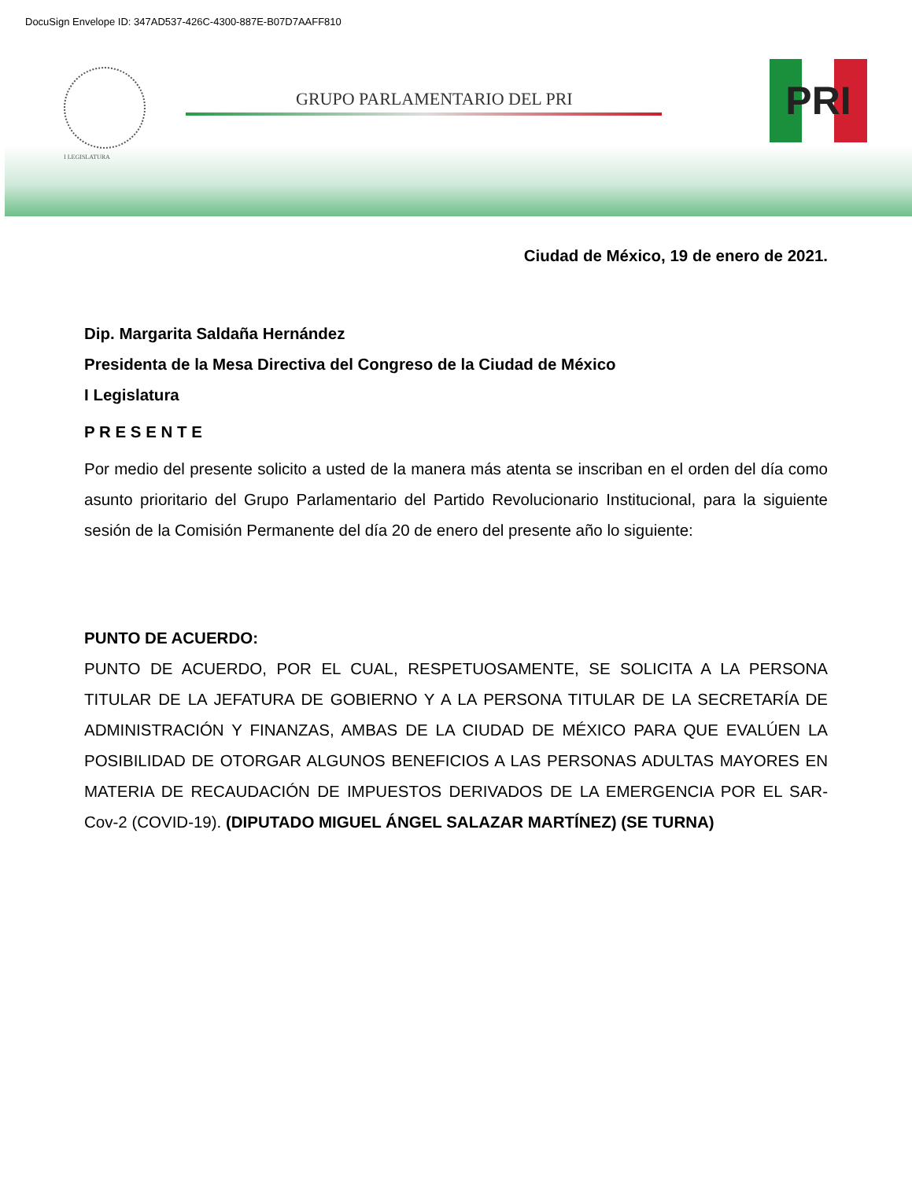DocuSign Envelope ID: 347AD537-426C-4300-887E-B07D7AAFF810
I LEGISLATURA
GRUPO PARLAMENTARIO DEL PRI PRI
Ciudad de México, 19 de enero de 2021.
Dip. Margarita Saldaña Hernández
Presidenta de la Mesa Directiva del Congreso de la Ciudad de México
I Legislatura
P R E S E N T E
Por medio del presente solicito a usted de la manera más atenta se inscriban en el orden del día como asunto prioritario del Grupo Parlamentario del Partido Revolucionario Institucional, para la siguiente sesión de la Comisión Permanente del día 20 de enero del presente año lo siguiente:
PUNTO DE ACUERDO:
PUNTO DE ACUERDO, POR EL CUAL, RESPETUOSAMENTE, SE SOLICITA A LA PERSONA TITULAR DE LA JEFATURA DE GOBIERNO Y A LA PERSONA TITULAR DE LA SECRETARÍA DE ADMINISTRACIÓN Y FINANZAS, AMBAS DE LA CIUDAD DE MÉXICO PARA QUE EVALÚEN LA POSIBILIDAD DE OTORGAR ALGUNOS BENEFICIOS A LAS PERSONAS ADULTAS MAYORES EN MATERIA DE RECAUDACIÓN DE IMPUESTOS DERIVADOS DE LA EMERGENCIA POR EL SAR-Cov-2 (COVID-19). (DIPUTADO MIGUEL ÁNGEL SALAZAR MARTÍNEZ) (SE TURNA)